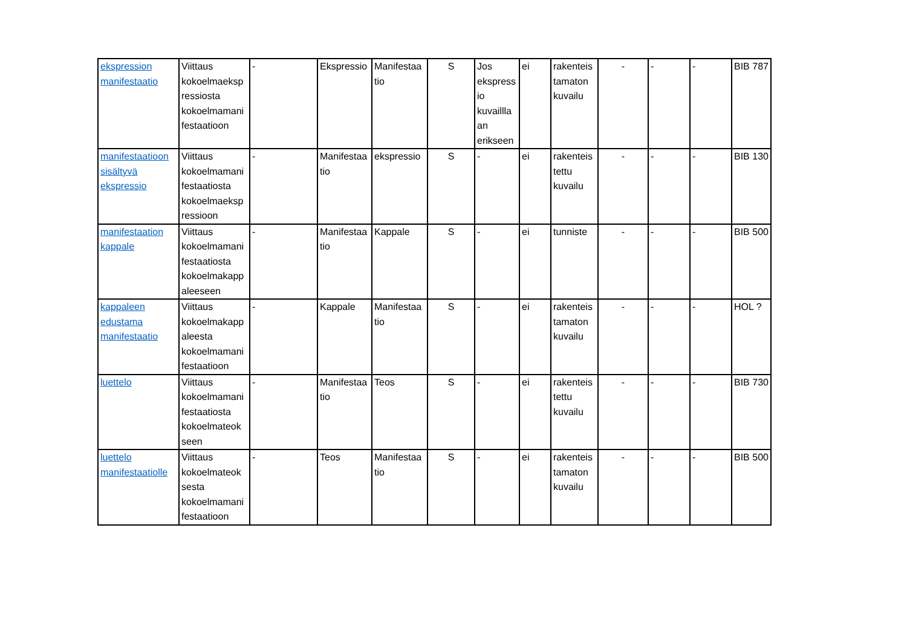| ekspression manifestaatio | Viittaus kokoelmaeksp ressiosta kokoelmamani festaatioon | - | Ekspressio | Manifestaa tio | S | Jos ekspress io kuvaillla an erikseen | ei | rakenteis tamaton kuvailu | - | - | - | BIB 787 |
| manifestaatioon sisältyvä ekspressio | Viittaus kokoelmamani festaatiosta kokoelmaeksp ressioon | - | Manifestaa tio | ekspressio | S | - | ei | rakenteis tettu kuvailu | - | - | - | BIB 130 |
| manifestaation kappale | Viittaus kokoelmamani festaatiosta kokoelmakapp aleeseen | - | Manifestaa tio | Kappale | S | - | ei | tunniste | - | - | - | BIB 500 |
| kappaleen edustama manifestaatio | Viittaus kokoelmakapp aleesta kokoelmamani festaatioon | - | Kappale | Manifestaa tio | S | - | ei | rakenteis tamaton kuvailu | - | - | - | HOL ? |
| luettelo | Viittaus kokoelmamani festaatiosta kokoelmateok seen | - | Manifestaa tio | Teos | S | - | ei | rakenteis tettu kuvailu | - | - | - | BIB 730 |
| luettelo manifestaatiolle | Viittaus kokoelmateok sesta kokoelmamani festaatioon | - | Teos | Manifestaa tio | S | - | ei | rakenteis tamaton kuvailu | - | - | - | BIB 500 |